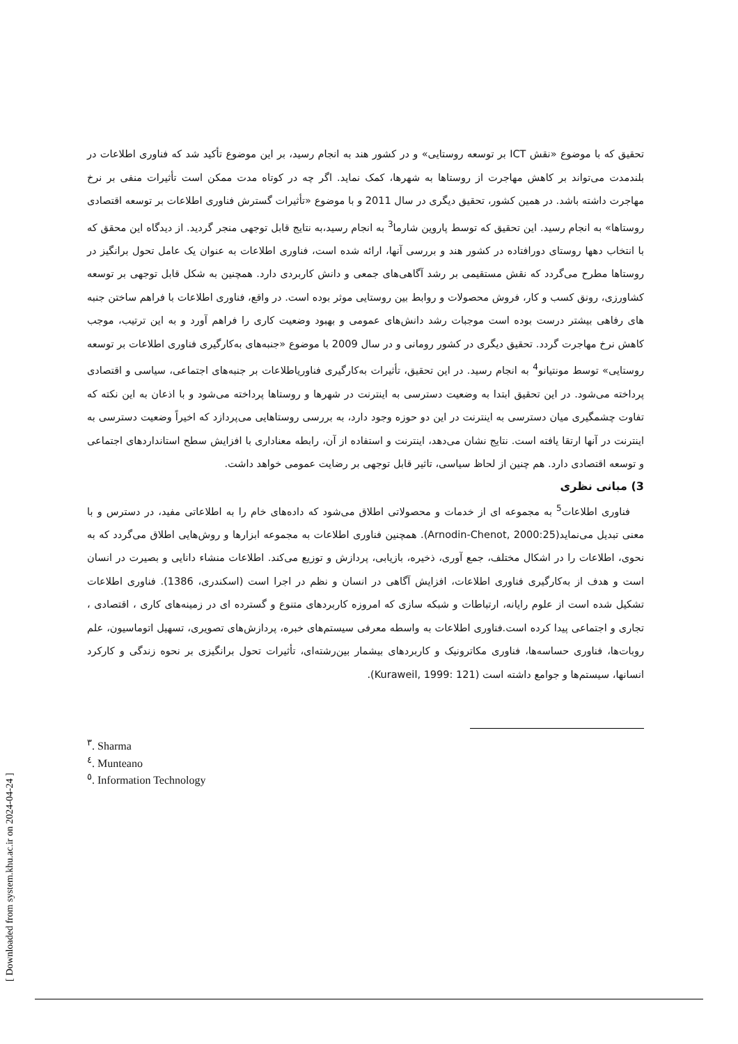تحقیق که با موضوع «نقش ICT بر توسعه روستایی» و در کشور هند به انجام رسید، بر این موضوع تأکید شد که فناوری اطلاعات در بلندمدت می‌تواند بر کاهش مهاجرت از روستاها به شهرها، کمک نماید. اگر چه در کوتاه مدت ممکن است تأثیرات منفی بر نرخ مهاجرت داشته باشد. در همین کشور، تحقیق دیگری در سال 2011 و با موضوع «تأثیرات گسترش فناوری اطلاعات بر توسعه اقتصادی روستاها» به انجام رسید. این تحقیق که توسط پاروین شارما<sup>3</sup> به انجام رسید،به نتایج قابل توجهی منجر گردید. از دیدگاه این محقق که با انتخاب دهها روستای دورافتاده در کشور هند و بررسی آنها، ارائه شده است، فناوری اطلاعات به عنوان یک عامل تحول برانگیز در روستاها مطرح می‌گردد که نقش مستقیمی بر رشد آگاهی‌های جمعی و دانش کاربردی دارد. همچنین به شکل قابل توجهی بر توسعه کشاورزی، رونق کسب و کار، فروش محصولات و روابط بین روستایی موثر بوده است. در واقع، فناوری اطلاعات با فراهم ساختن جنبه های رفاهی بیشتر درست بوده است موجبات رشد دانش‌های عمومی و بهبود وضعیت کاری را فراهم آورد و به این ترتیب، موجب کاهش نرخ مهاجرت گردد. تحقیق دیگری در کشور رومانی و در سال 2009 با موضوع «جنبه‌های به‌کارگیری فناوری اطلاعات بر توسعه روستایی» توسط مونتیانو<sup>4</sup> به انجام رسید. در این تحقیق، تأثیرات به‌کارگیری فناوریاطلاعات بر جنبه‌های اجتماعی، سیاسی و اقتصادی پرداخته می‌شود. در این تحقیق ابتدا به وضعیت دسترسی به اینترنت در شهرها و روستاها پرداخته می‌شود و با اذعان به این نکته که تفاوت چشمگیری میان دسترسی به اینترنت در این دو حوزه وجود دارد، به بررسی روستاهایی می‌پردازد که اخیراً وضعیت دسترسی به اینترنت در آنها ارتقا یافته است. نتایج نشان می‌دهد، اینترنت و استفاده از آن، رابطه معناداری با افزایش سطح استانداردهای اجتماعی و توسعه اقتصادی دارد. هم چنین از لحاظ سیاسی، تاثیر قابل توجهی بر رضایت عمومی خواهد داشت.
3) مبانی نظری
فناوری اطلاعات<sup>5</sup> به مجموعه ای از خدمات و محصولاتی اطلاق می‌شود که داده‌های خام را به اطلاعاتی مفید، در دسترس و با معنی تبدیل می‌نماید(Arnodin-Chenot, 2000:25). همچنین فناوری اطلاعات به مجموعه ابزارها و روش‌هایی اطلاق می‌گردد که به نحوی، اطلاعات را در اشکال مختلف، جمع آوری، ذخیره، بازیابی، پردازش و توزیع می‌کند. اطلاعات منشاء دانایی و بصیرت در انسان است و هدف از به‌کارگیری فناوری اطلاعات، افزایش آگاهی در انسان و نظم در اجرا است (اسکندری، 1386). فناوری اطلاعات تشکیل شده است از علوم رایانه، ارتباطات و شبکه سازی که امروزه کاربردهای متنوع و گسترده ای در زمینه‌های کاری ، اقتصادی ، تجاری و اجتماعی پیدا کرده است.فناوری اطلاعات به واسطه معرفی سیستم‌های خبره، پردازش‌های تصویری، تسهیل اتوماسیون، علم روبات‌ها، فناوری حساسه‌ها، فناوری مکاترونیک و کاربردهای بیشمار بین‌رشته‌ای، تأثیرات تحول برانگیزی بر نحوه زندگی و کارکرد انسانها، سیستم‌ها و جوامع داشته است (Kuraweil, 1999: 121).
<sup>٣</sup>. Sharma
<sup>٤</sup>. Munteano
<sup>٥</sup>. Information Technology
[ Downloaded from system.khu.ac.ir on 2024-04-24 ]